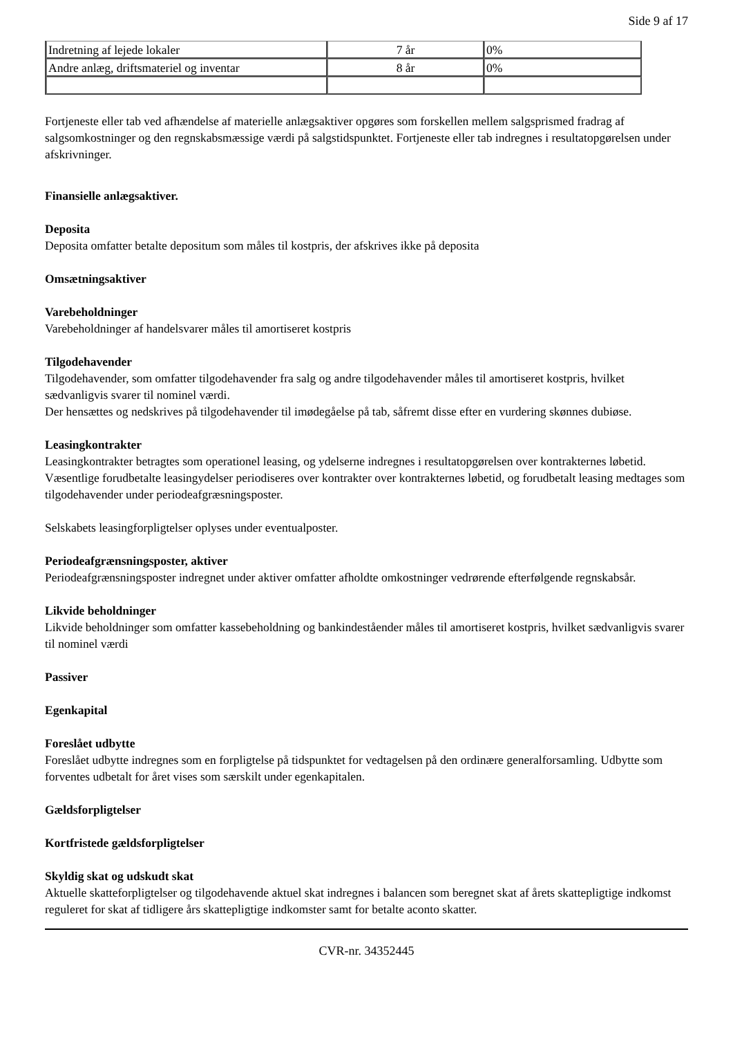Side 9 af 17
| Indretning af lejede lokaler | 7 år | 0% |
| Andre anlæg, driftsmateriel og inventar | 8 år | 0% |
Fortjeneste eller tab ved afhændelse af materielle anlægsaktiver opgøres som forskellen mellem salgsprismed fradrag af salgsomkostninger og den regnskabsmæssige værdi på salgstidspunktet. Fortjeneste eller tab indregnes i resultatopgørelsen under afskrivninger.
Finansielle anlægsaktiver.
Deposita
Deposita omfatter betalte depositum som måles til kostpris, der afskrives ikke på deposita
Omsætningsaktiver
Varebeholdninger
Varebeholdninger af handelsvarer måles til amortiseret kostpris
Tilgodehavender
Tilgodehavender, som omfatter tilgodehavender fra salg og andre tilgodehavender måles til amortiseret kostpris, hvilket sædvanligvis svarer til nominel værdi.
Der hensættes og nedskrives på tilgodehavender til imødegåelse på tab, såfremt disse efter en vurdering skønnes dubiøse.
Leasingkontrakter
Leasingkontrakter betragtes som operationel leasing, og ydelserne indregnes i resultatopgørelsen over kontrakternes løbetid. Væsentlige forudbetalte leasingydelser periodiseres over kontrakter over kontrakternes løbetid, og forudbetalt leasing medtages som tilgodehavender under periodeafgræsningsposter.
Selskabets leasingforpligtelser oplyses under eventualposter.
Periodeafgrænsningsposter, aktiver
Periodeafgrænsningsposter indregnet under aktiver omfatter afholdte omkostninger vedrørende efterfølgende regnskabsår.
Likvide beholdninger
Likvide beholdninger som omfatter kassebeholdning og bankindeståender måles til amortiseret kostpris, hvilket sædvanligvis svarer til nominel værdi
Passiver
Egenkapital
Foreslået udbytte
Foreslået udbytte indregnes som en forpligtelse på tidspunktet for vedtagelsen på den ordinære generalforsamling. Udbytte som forventes udbetalt for året vises som særskilt under egenkapitalen.
Gældsforpligtelser
Kortfristede gældsforpligtelser
Skyldig skat og udskudt skat
Aktuelle skatteforpligtelser og tilgodehavende aktuel skat indregnes i balancen som beregnet skat af årets skattepligtige indkomst reguleret for skat af tidligere års skattepligtige indkomster samt for betalte aconto skatter.
CVR-nr. 34352445